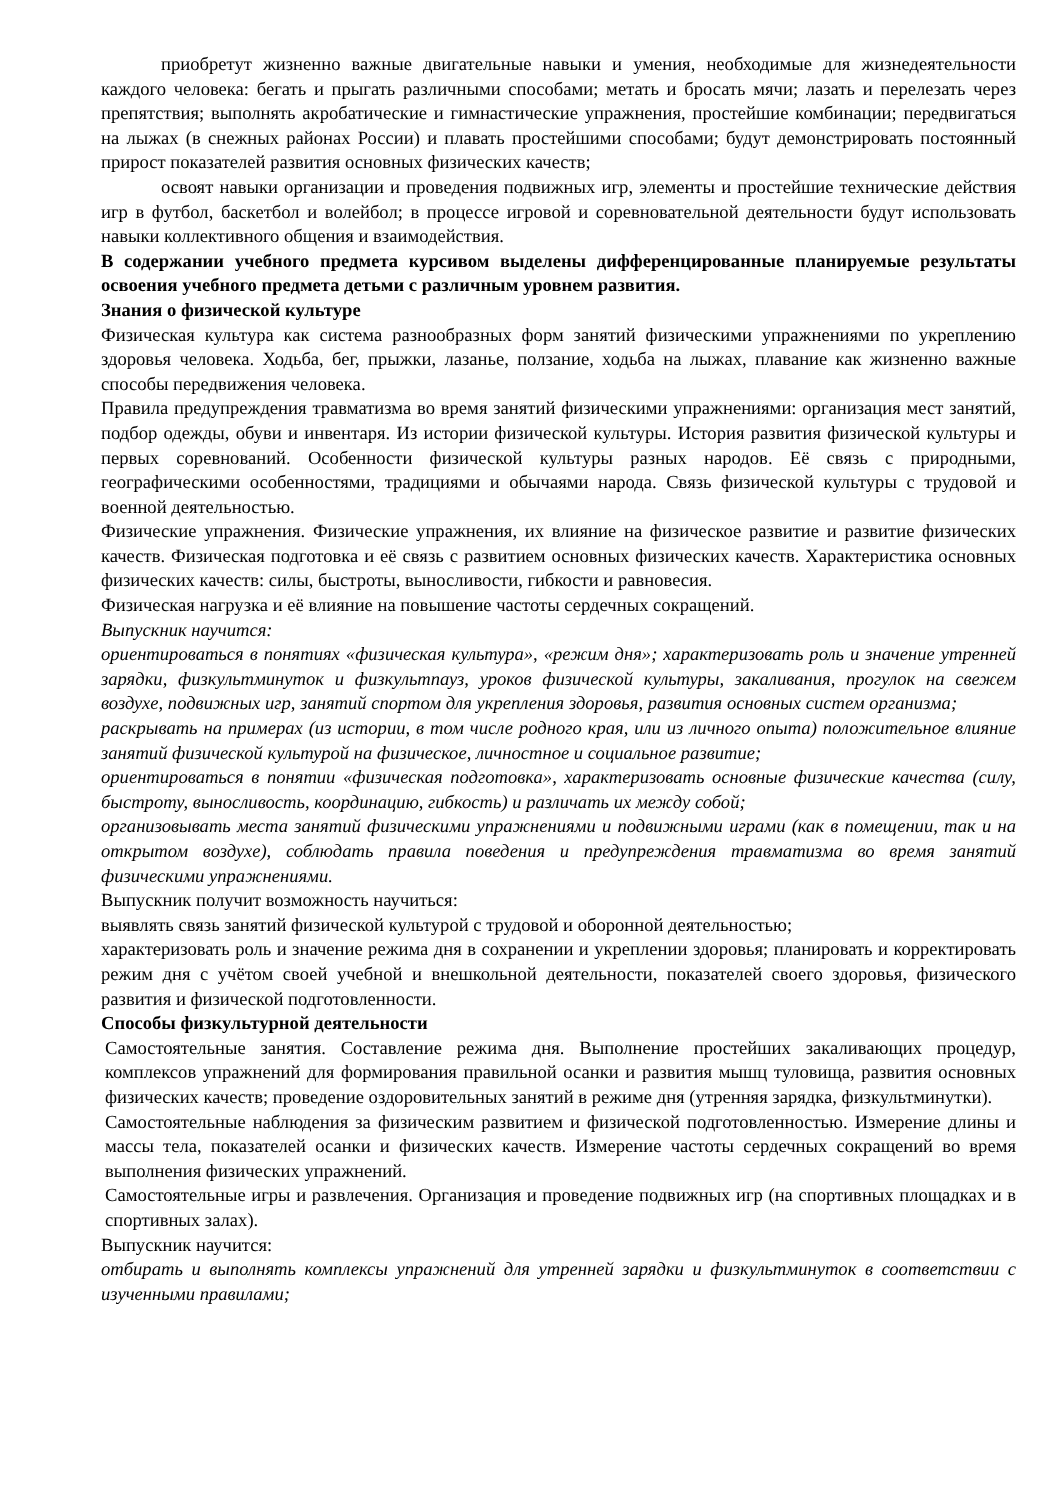приобретут жизненно важные двигательные навыки и умения, необходимые для жизнедеятельности каждого человека: бегать и прыгать различными способами; метать и бросать мячи; лазать и перелезать через препятствия; выполнять акробатические и гимнастические упражнения, простейшие комбинации; передвигаться на лыжах (в снежных районах России) и плавать простейшими способами; будут демонстрировать постоянный прирост показателей развития основных физических качеств;
освоят навыки организации и проведения подвижных игр, элементы и простейшие технические действия игр в футбол, баскетбол и волейбол; в процессе игровой и соревновательной деятельности будут использовать навыки коллективного общения и взаимодействия.
В содержании учебного предмета курсивом выделены дифференцированные планируемые результаты освоения учебного предмета детьми с различным уровнем развития.
Знания о физической культуре
Физическая культура как система разнообразных форм занятий физическими упражнениями по укреплению здоровья человека. Ходьба, бег, прыжки, лазанье, ползание, ходьба на лыжах, плавание как жизненно важные способы передвижения человека.
Правила предупреждения травматизма во время занятий физическими упражнениями: организация мест занятий, подбор одежды, обуви и инвентаря. Из истории физической культуры. История развития физической культуры и первых соревнований. Особенности физической культуры разных народов. Её связь с природными, географическими особенностями, традициями и обычаями народа. Связь физической культуры с трудовой и военной деятельностью.
Физические упражнения. Физические упражнения, их влияние на физическое развитие и развитие физических качеств. Физическая подготовка и её связь с развитием основных физических качеств. Характеристика основных физических качеств: силы, быстроты, выносливости, гибкости и равновесия.
Физическая нагрузка и её влияние на повышение частоты сердечных сокращений.
Выпускник научится:
ориентироваться в понятиях «физическая культура», «режим дня»; характеризовать роль и значение утренней зарядки, физкультминуток и физкультпауз, уроков физической культуры, закаливания, прогулок на свежем воздухе, подвижных игр, занятий спортом для укрепления здоровья, развития основных систем организма;
раскрывать на примерах (из истории, в том числе родного края, или из личного опыта) положительное влияние занятий физической культурой на физическое, личностное и социальное развитие;
ориентироваться в понятии «физическая подготовка», характеризовать основные физические качества (силу, быстроту, выносливость, координацию, гибкость) и различать их между собой;
организовывать места занятий физическими упражнениями и подвижными играми (как в помещении, так и на открытом воздухе), соблюдать правила поведения и предупреждения травматизма во время занятий физическими упражнениями.
Выпускник получит возможность научиться:
выявлять связь занятий физической культурой с трудовой и оборонной деятельностью;
характеризовать роль и значение режима дня в сохранении и укреплении здоровья; планировать и корректировать режим дня с учётом своей учебной и внешкольной деятельности, показателей своего здоровья, физического развития и физической подготовленности.
Способы физкультурной деятельности
Самостоятельные занятия. Составление режима дня. Выполнение простейших закаливающих процедур, комплексов упражнений для формирования правильной осанки и развития мышц туловища, развития основных физических качеств; проведение оздоровительных занятий в режиме дня (утренняя зарядка, физкультминутки).
Самостоятельные наблюдения за физическим развитием и физической подготовленностью. Измерение длины и массы тела, показателей осанки и физических качеств. Измерение частоты сердечных сокращений во время выполнения физических упражнений.
Самостоятельные игры и развлечения. Организация и проведение подвижных игр (на спортивных площадках и в спортивных залах).
Выпускник научится:
отбирать и выполнять комплексы упражнений для утренней зарядки и физкультминуток в соответствии с изученными правилами;